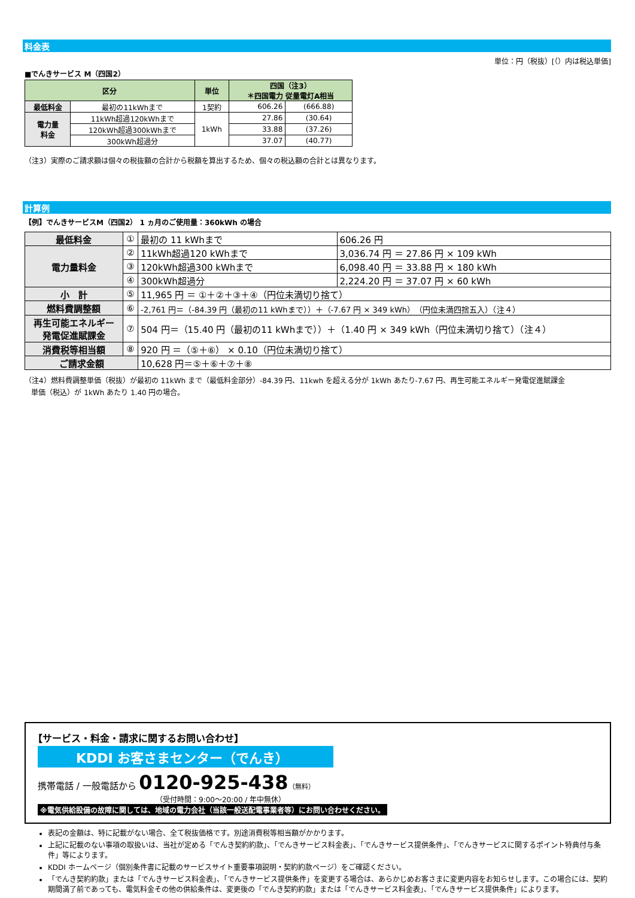料金表
単位：円（税抜）[（）内は税込単価]
■でんきサービス M（四国2）
| 区分 | | 単位 | 四国（注3） ＊四国電力 従量電灯A相当 | |
| --- | --- | --- | --- | --- |
| 最低料金 | 最初の11kWhまで | 1契約 | 606.26 | (666.88) |
| 電力量 料金 | 11kWh超過120kWhまで | 1kWh | 27.86 | (30.64) |
| | 120kWh超過300kWhまで | | 33.88 | (37.26) |
| | 300kWh超過分 | | 37.07 | (40.77) |
（注3）実際のご請求額は個々の税抜額の合計から税額を算出するため、個々の税込額の合計とは異なります。
計算例
【例】でんきサービスM（四国2） 1 ヵ月のご使用量：360kWh の場合
| 最低料金 | ① | 最初の 11 kWhまで | 606.26 円 |
| 電力量料金 | ② | 11kWh超過120 kWhまで | 3,036.74 円 ＝ 27.86 円 × 109 kWh |
| | ③ | 120kWh超過300 kWhまで | 6,098.40 円 ＝ 33.88 円 × 180 kWh |
| | ④ | 300kWh超過分 | 2,224.20 円 ＝ 37.07 円 × 60 kWh |
| 小 計 | ⑤ | 11,965 円 ＝ ①＋②＋③＋④（円位未満切り捨て） | |
| 燃料費調整額 | ⑥ | -2,761 円＝（-84.39 円（最初の11 kWhまで））＋（-7.67 円 × 349 kWh）（円位未満四捨五入）（注４） | |
| 再生可能エネルギー 発電促進賦課金 | ⑦ | 504 円＝（15.40 円（最初の11 kWhまで））＋（1.40 円 × 349 kWh（円位未満切り捨て）（注４） | |
| 消費税等相当額 | ⑧ | 920 円 ＝（⑤＋⑥） × 0.10（円位未満切り捨て） | |
| ご請求金額 | | 10,628 円＝⑤＋⑥＋⑦＋⑧ | |
（注4）燃料費調整単価（税抜）が最初の 11kWh まで（最低料金部分）-84.39 円、11kwh を超える分が 1kWh あたり-7.67 円、再生可能エネルギー発電促進賦課金
単価（税込）が 1kWh あたり 1.40 円の場合。
【サービス・料金・請求に関するお問い合わせ】
KDDI お客さまセンター（でんき）
携帯電話 / 一般電話から 0120-925-438（無料）
（受付時間：9:00～20:00 / 年中無休）
※電気供給設備の故障に関しては、地域の電力会社（当該一般送配電事業者等）にお問い合わせください。
表記の金額は、特に記載がない場合、全て税抜価格です。別途消費税等相当額がかかります。
上記に記載のない事項の取扱いは、当社が定める「でんき契約約款」、「でんきサービス料金表」、「でんきサービス提供条件」、「でんきサービスに関するポイント特典付与条件」等によります。
KDDI ホームページ（個別条件書に記載のサービスサイト重要事項説明・契約約款ページ）をご確認ください。
「でんき契約約款」または「でんきサービス料金表」、「でんきサービス提供条件」を変更する場合は、あらかじめお客さまに変更内容をお知らせします。この場合には、契約期間満了前であっても、電気料金その他の供給条件は、変更後の「でんき契約約款」または「でんきサービス料金表」、「でんきサービス提供条件」によります。